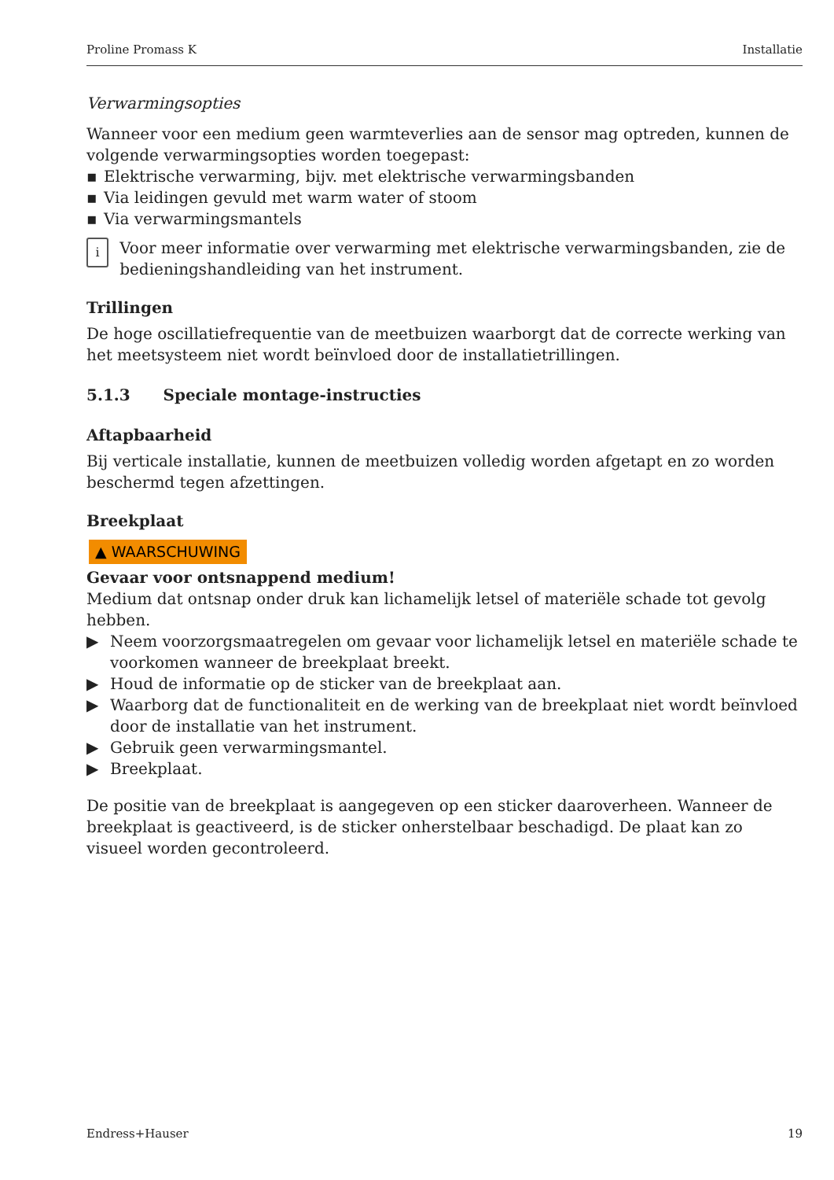Proline Promass K Installatie
Verwarmingsopties
Wanneer voor een medium geen warmteverlies aan de sensor mag optreden, kunnen de volgende verwarmingsopties worden toegepast:
▪ Elektrische verwarming, bijv. met elektrische verwarmingsbanden
▪ Via leidingen gevuld met warm water of stoom
▪ Via verwarmingsmantels
i
Voor meer informatie over verwarming met elektrische verwarmingsbanden, zie de bedieningshandleiding van het instrument.
Trillingen
De hoge oscillatiefrequentie van de meetbuizen waarborgt dat de correcte werking van het meetsysteem niet wordt beïnvloed door de installatietrillingen.
5.1.3 Speciale montage-instructies
Aftapbaarheid
Bij verticale installatie, kunnen de meetbuizen volledig worden afgetapt en zo worden beschermd tegen afzettingen.
Breekplaat
▲ WAARSCHUWING
Gevaar voor ontsnappend medium!
Medium dat ontsnap onder druk kan lichamelijk letsel of materiële schade tot gevolg hebben.
▶ Neem voorzorgsmaatregelen om gevaar voor lichamelijk letsel en materiële schade te voorkomen wanneer de breekplaat breekt.
▶ Houd de informatie op de sticker van de breekplaat aan.
▶ Waarborg dat de functionaliteit en de werking van de breekplaat niet wordt beïnvloed door de installatie van het instrument.
▶ Gebruik geen verwarmingsmantel.
▶ Breekplaat.
De positie van de breekplaat is aangegeven op een sticker daaroverheen. Wanneer de breekplaat is geactiveerd, is de sticker onherstelbaar beschadigd. De plaat kan zo visueel worden gecontroleerd.
Endress+Hauser 19